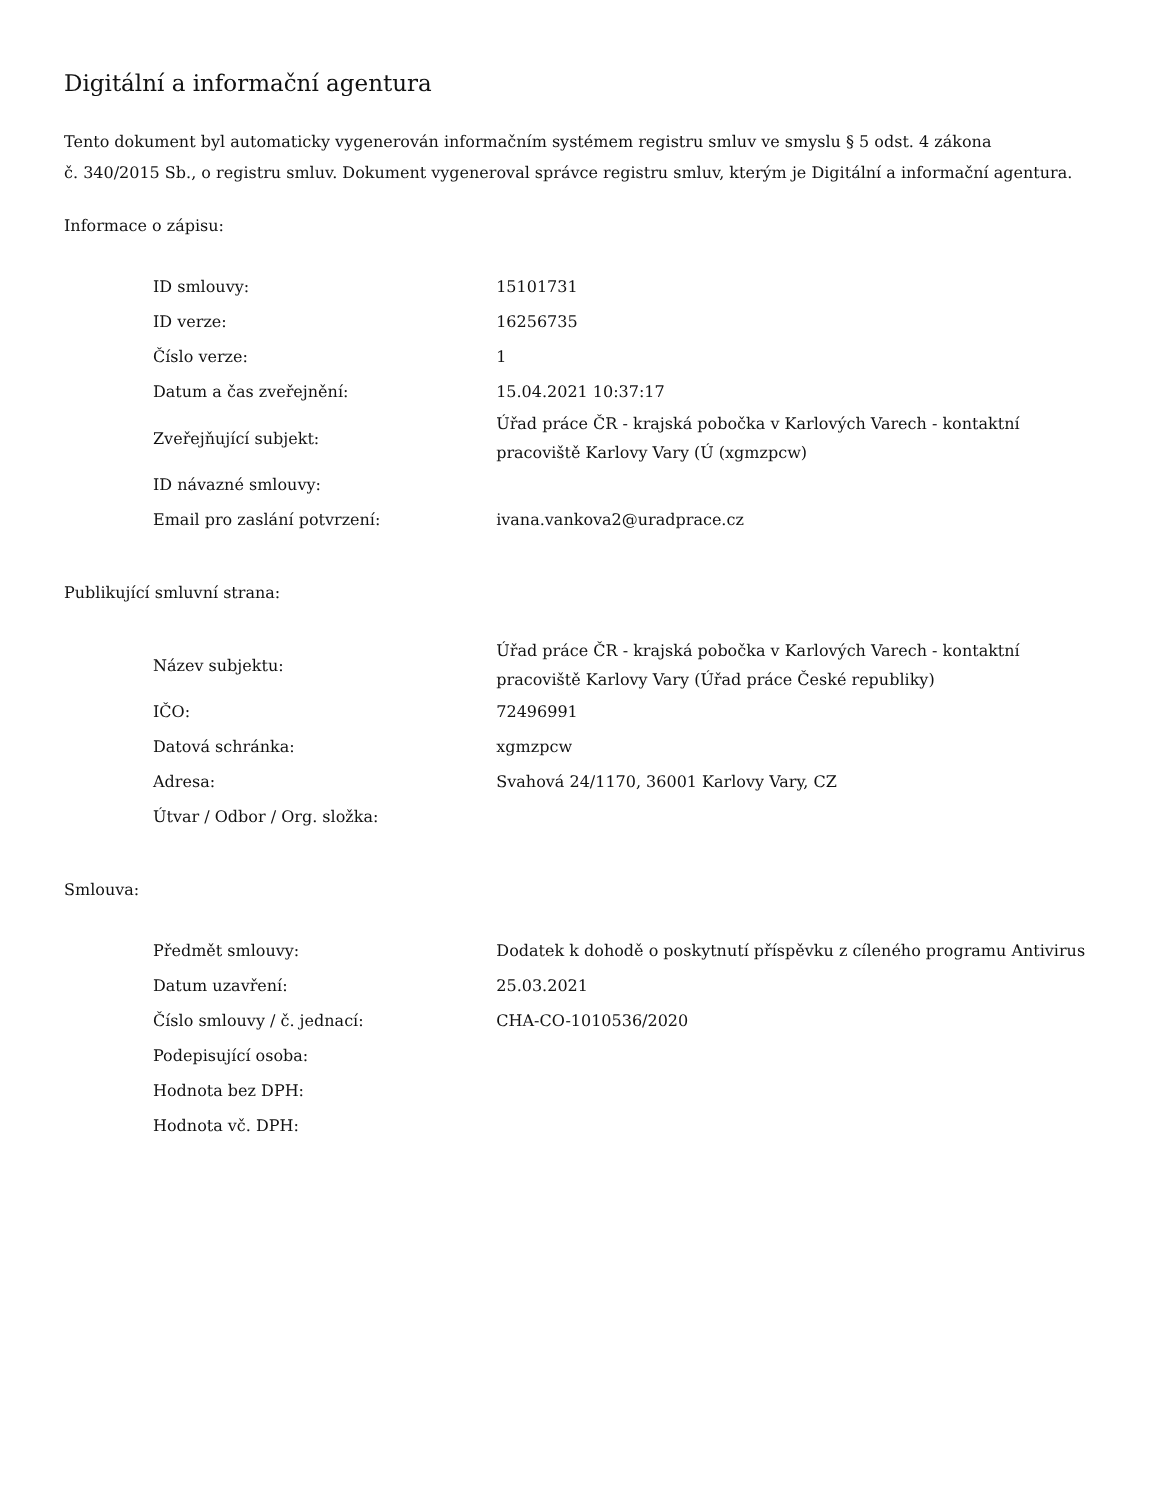Digitální a informační agentura
Tento dokument byl automaticky vygenerován informačním systémem registru smluv ve smyslu § 5 odst. 4 zákona
č. 340/2015 Sb., o registru smluv. Dokument vygeneroval správce registru smluv, kterým je Digitální a informační agentura.
Informace o zápisu:
| ID smlouvy: | 15101731 |
| ID verze: | 16256735 |
| Číslo verze: | 1 |
| Datum a čas zveřejnění: | 15.04.2021 10:37:17 |
| Zveřejňující subjekt: | Úřad práce ČR - krajská pobočka v Karlových Varech - kontaktní pracoviště Karlovy Vary (Ú (xgmzpcw) |
| ID návazné smlouvy: | |
| Email pro zaslání potvrzení: | ivana.vankova2@uradprace.cz |
Publikující smluvní strana:
| Název subjektu: | Úřad práce ČR - krajská pobočka v Karlových Varech - kontaktní pracoviště Karlovy Vary (Úřad práce České republiky) |
| IČO: | 72496991 |
| Datová schránka: | xgmzpcw |
| Adresa: | Svahová 24/1170, 36001 Karlovy Vary, CZ |
| Útvar / Odbor / Org. složka: | |
Smlouva:
| Předmět smlouvy: | Dodatek k dohodě o poskytnutí příspěvku z cíleného programu Antivirus |
| Datum uzavření: | 25.03.2021 |
| Číslo smlouvy / č. jednací: | CHA-CO-1010536/2020 |
| Podepisující osoba: | |
| Hodnota bez DPH: | |
| Hodnota vč. DPH: | |